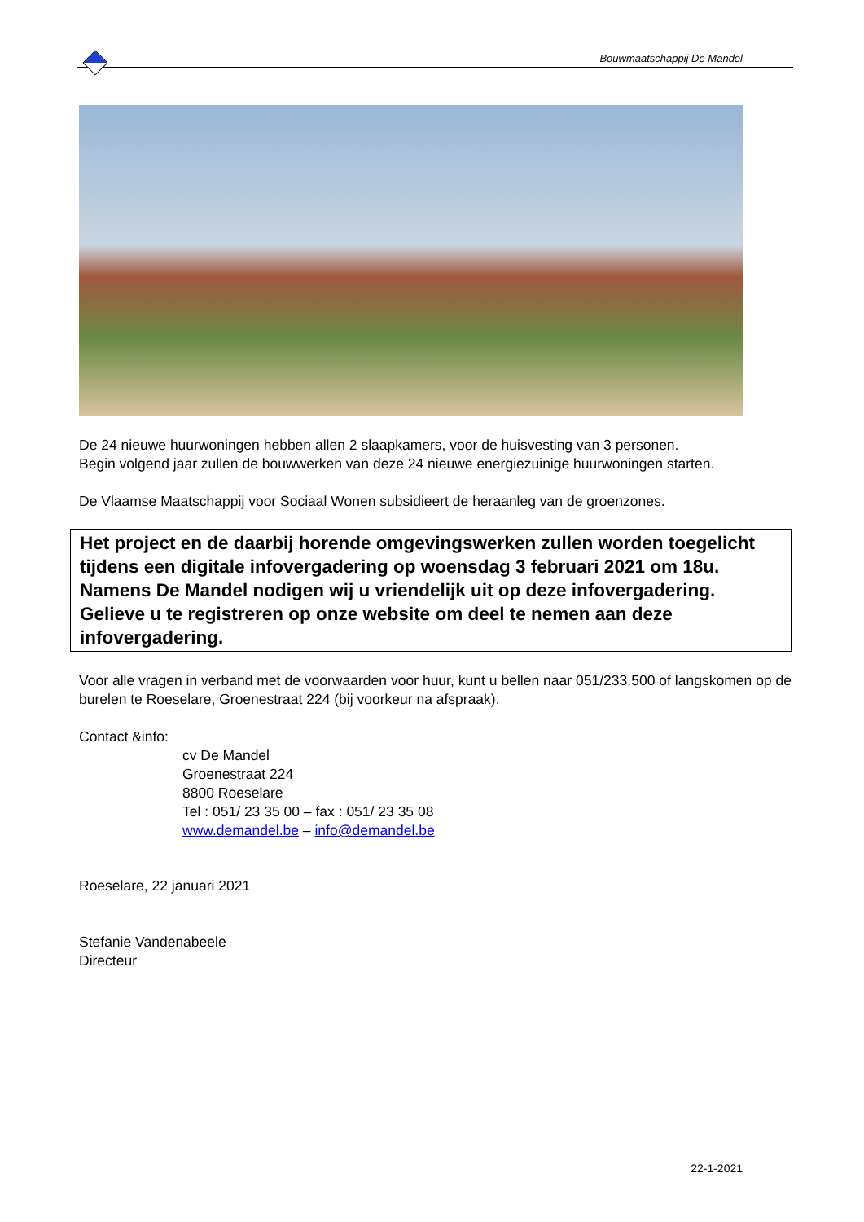Bouwmaatschappij De Mandel
De 24 nieuwe huurwoningen hebben allen 2 slaapkamers, voor de huisvesting van 3 personen.
Begin volgend jaar zullen de bouwwerken van deze 24 nieuwe energiezuinige huurwoningen starten.
De Vlaamse Maatschappij voor Sociaal Wonen subsidieert de heraanleg van de groenzones.
Het project en de daarbij horende omgevingswerken zullen worden toegelicht tijdens een digitale infovergadering op woensdag 3 februari 2021 om 18u.
Namens De Mandel nodigen wij u vriendelijk uit op deze infovergadering. Gelieve u te registreren op onze website om deel te nemen aan deze infovergadering.
Voor alle vragen in verband met de voorwaarden voor huur, kunt u bellen naar 051/233.500 of langskomen op de burelen te Roeselare, Groenestraat 224 (bij voorkeur na afspraak).
Contact &info:
cv De Mandel
Groenestraat 224
8800 Roeselare
Tel : 051/ 23 35 00 – fax : 051/ 23 35 08
www.demandel.be – info@demandel.be
Roeselare, 22 januari 2021
Stefanie Vandenabeele
Directeur
22-1-2021